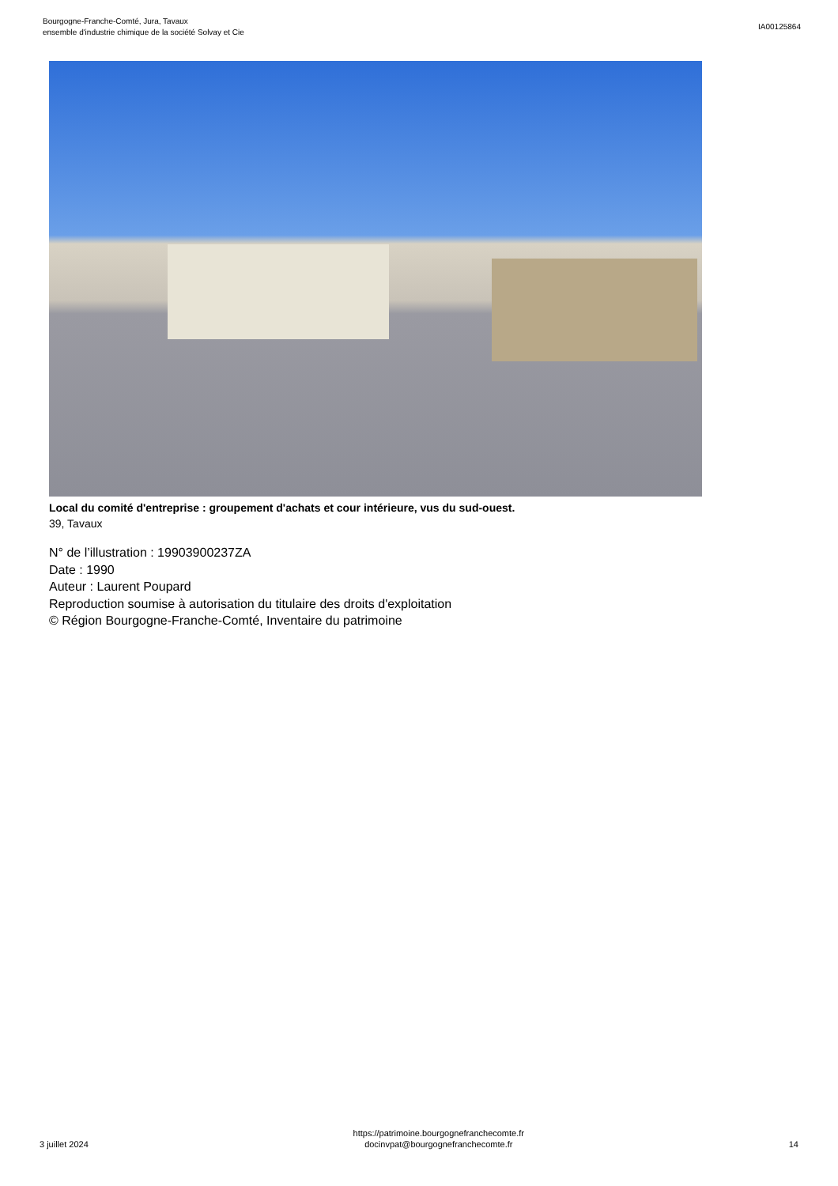Bourgogne-Franche-Comté, Jura, Tavaux
ensemble d'industrie chimique de la société Solvay et Cie
IA00125864
Local du comité d'entreprise : groupement d'achats et cour intérieure, vus du sud-ouest.
39, Tavaux
N° de l’illustration : 19903900237ZA
Date : 1990
Auteur : Laurent Poupard
Reproduction soumise à autorisation du titulaire des droits d'exploitation
© Région Bourgogne-Franche-Comté, Inventaire du patrimoine
3 juillet 2024
https://patrimoine.bourgognefranchecomte.fr
docinvpat@bourgognefranchecomte.fr
14